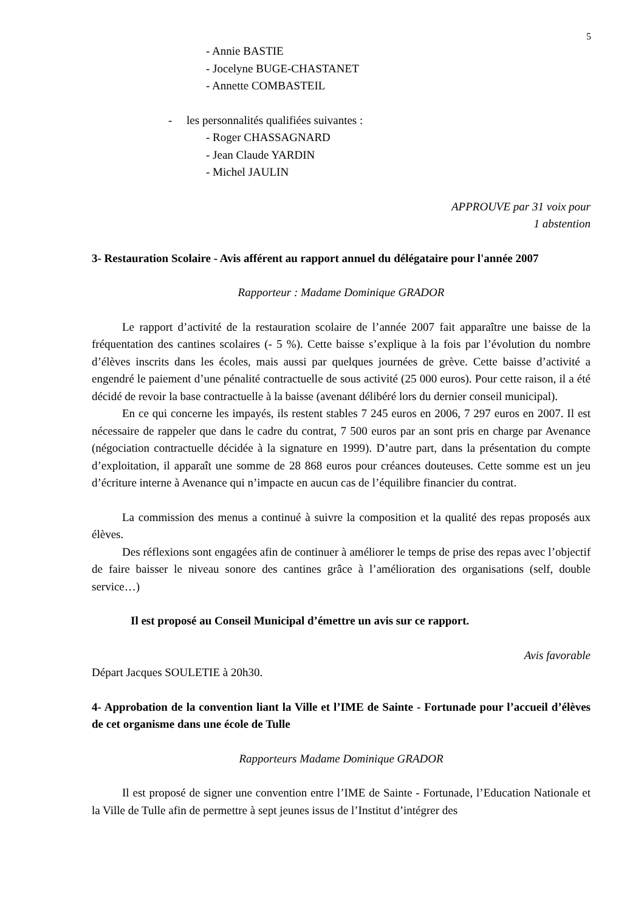5
- Annie BASTIE
- Jocelyne BUGE-CHASTANET
- Annette COMBASTEIL
- les personnalités qualifiées suivantes :
- Roger CHASSAGNARD
- Jean Claude YARDIN
- Michel JAULIN
APPROUVE par 31 voix pour
1 abstention
3- Restauration Scolaire - Avis afférent au rapport annuel du délégataire pour l'année 2007
Rapporteur : Madame Dominique GRADOR
Le rapport d’activité de la restauration scolaire de l’année 2007 fait apparaître une baisse de la fréquentation des cantines scolaires (- 5 %). Cette baisse s’explique à la fois par l’évolution du nombre d’élèves inscrits dans les écoles, mais aussi par quelques journées de grève. Cette baisse d’activité a engendré le paiement d’une pénalité contractuelle de sous activité (25 000 euros). Pour cette raison, il a été décidé de revoir la base contractuelle à la baisse (avenant délibéré lors du dernier conseil municipal).
En ce qui concerne les impayés, ils restent stables 7 245 euros en 2006, 7 297 euros en 2007. Il est nécessaire de rappeler que dans le cadre du contrat, 7 500 euros par an sont pris en charge par Avenance (négociation contractuelle décidée à la signature en 1999). D’autre part, dans la présentation du compte d’exploitation, il apparaît une somme de 28 868 euros pour créances douteuses. Cette somme est un jeu d’écriture interne à Avenance qui n’impacte en aucun cas de l’équilibre financier du contrat.
La commission des menus a continué à suivre la composition et la qualité des repas proposés aux élèves.
Des réflexions sont engagées afin de continuer à améliorer le temps de prise des repas avec l’objectif de faire baisser le niveau sonore des cantines grâce à l’amélioration des organisations (self, double service…)
Il est proposé au Conseil Municipal d’émettre un avis sur ce rapport.
Avis favorable
Départ Jacques SOULETIE à 20h30.
4- Approbation de la convention liant la Ville et l’IME de Sainte - Fortunade pour l’accueil d’élèves de cet organisme dans une école de Tulle
Rapporteurs Madame Dominique GRADOR
Il est proposé de signer une convention entre l’IME de Sainte - Fortunade, l’Education Nationale et la Ville de Tulle afin de permettre à sept jeunes issus de l’Institut d’intégrer des